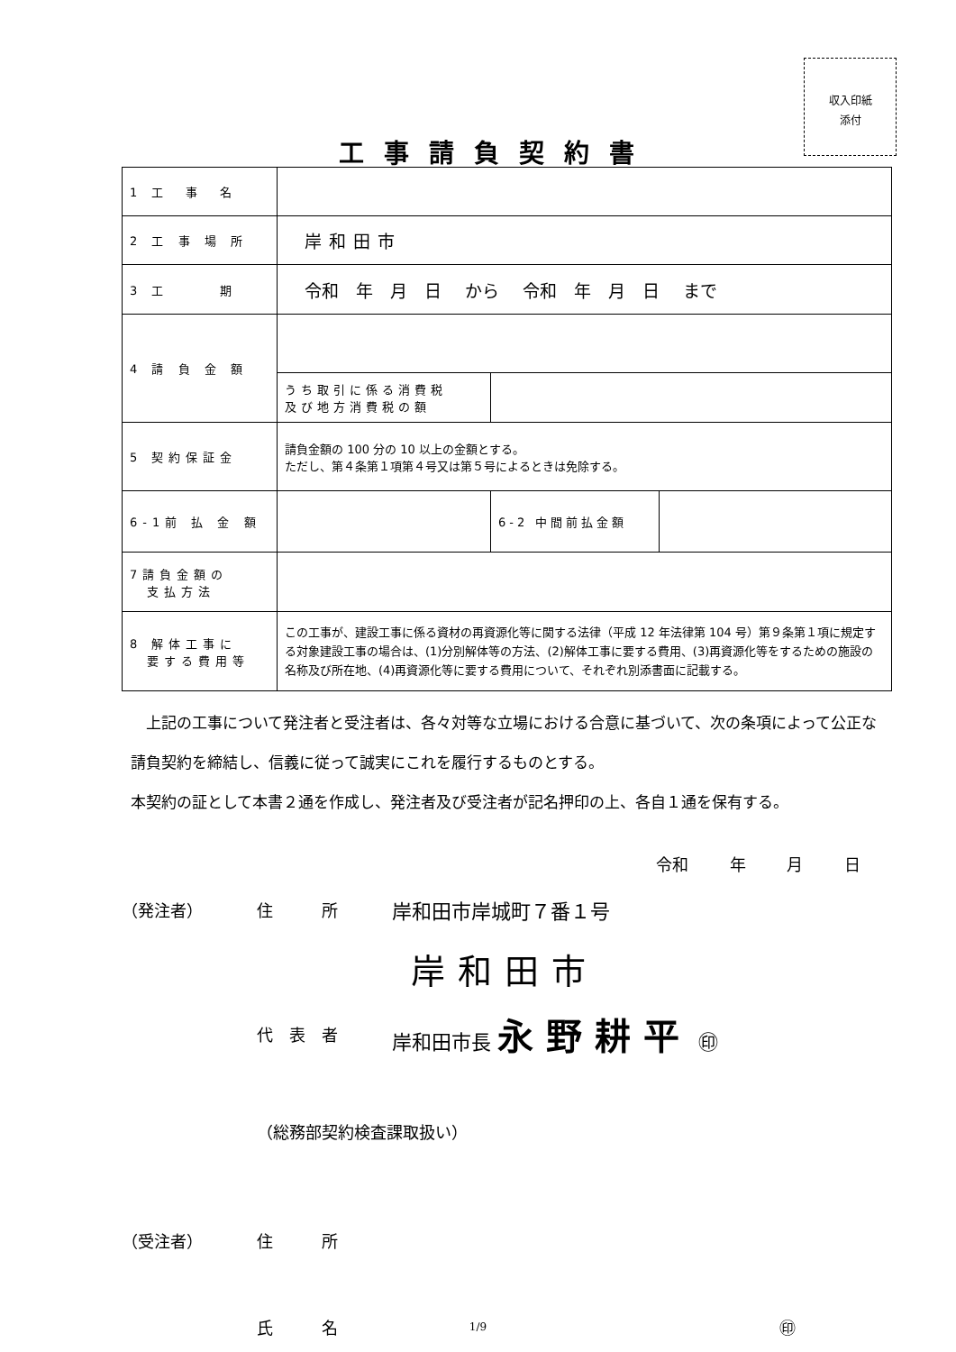収入印紙
添付
工事請負契約書
| 1 工 事 名 | | | |
| 2 工 事 場 所 | 岸和田市 | | |
| 3 工 期 | 令和 年 月 日 から 令和 年 月 日 まで | | |
| 4 請 負 金 額 | | | |
| | うち取引に係る消費税 及び地方消費税の額 | | |
| 5 契約保証金 | 請負金額の 100 分の 10 以上の金額とする。 ただし、第４条第１項第４号又は第５号によるときは免除する。 | | |
| 6-1前 払 金 額 | | 6-2 中間前払金額 | |
| 7請負金額の 支払方法 | | | |
| 8 解体工事に 要する費用等 | この工事が、建設工事に係る資材の再資源化等に関する法律（平成 12 年法律第 104 号）第９条第１項に規定する対象建設工事の場合は、(1)分別解体等の方法、(2)解体工事に要する費用、(3)再資源化等をするための施設の名称及び所在地、(4)再資源化等に要する費用について、それぞれ別添書面に記載する。 | | |
　上記の工事について発注者と受注者は、各々対等な立場における合意に基づいて、次の条項によって公正な請負契約を締結し、信義に従って誠実にこれを履行するものとする。
本契約の証として本書２通を作成し、発注者及び受注者が記名押印の上、各自１通を保有する。
令和 年 月 日
（発注者） 住　　　所 岸和田市岸城町７番１号
岸和田市
代　表　者 岸和田市長 永野耕平 ㊞
（総務部契約検査課取扱い）
（受注者） 住　　　所
氏　　　名 ㊞
1/9